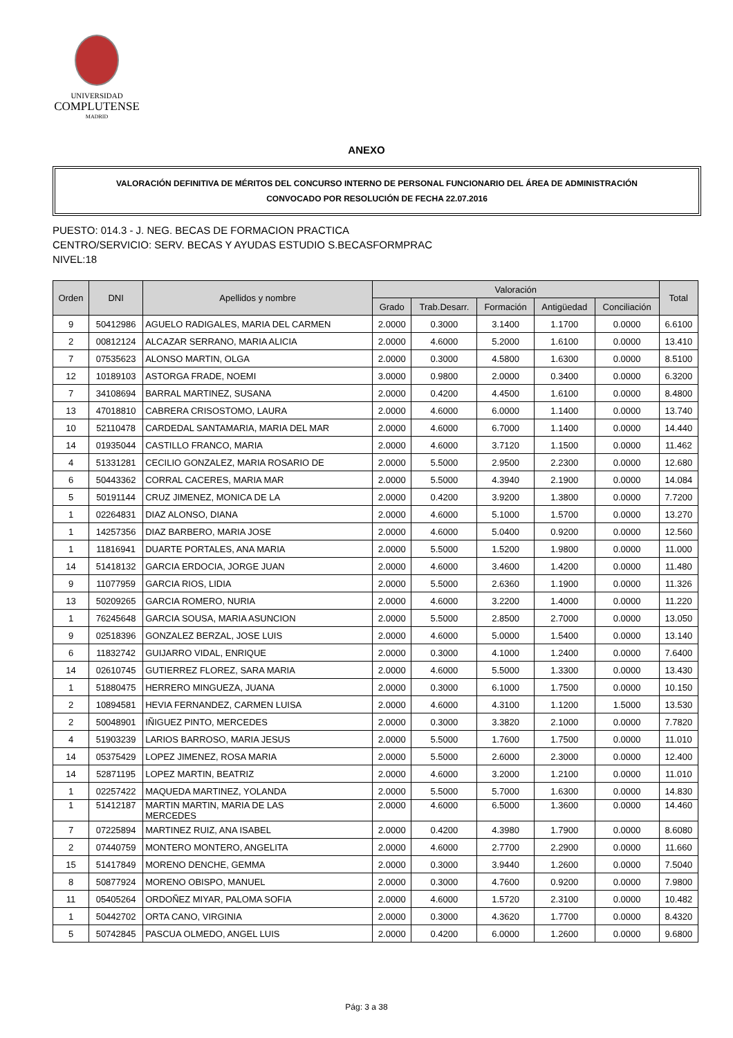UNIVERSIDAD
COMPLUTENSE
MADRID
ANEXO
VALORACIÓN DEFINITIVA DE MÉRITOS DEL CONCURSO INTERNO DE PERSONAL FUNCIONARIO DEL ÁREA DE ADMINISTRACIÓN
CONVOCADO POR RESOLUCIÓN DE FECHA 22.07.2016
PUESTO: 014.3 - J. NEG. BECAS DE FORMACION PRACTICA
CENTRO/SERVICIO: SERV. BECAS Y AYUDAS ESTUDIO S.BECASFORMPRAC
NIVEL:18
| Orden | DNI | Apellidos y nombre | Valoración | | | | | Total |
| --- | --- | --- | --- | --- | --- | --- | --- | --- |
| | | | Grado | Trab.Desarr. | Formación | Antigüedad | Conciliación | |
| 9 | 50412986 | AGUELO RADIGALES, MARIA DEL CARMEN | 2.0000 | 0.3000 | 3.1400 | 1.1700 | 0.0000 | 6.6100 |
| 2 | 00812124 | ALCAZAR SERRANO, MARIA ALICIA | 2.0000 | 4.6000 | 5.2000 | 1.6100 | 0.0000 | 13.410 |
| 7 | 07535623 | ALONSO MARTIN, OLGA | 2.0000 | 0.3000 | 4.5800 | 1.6300 | 0.0000 | 8.5100 |
| 12 | 10189103 | ASTORGA FRADE, NOEMI | 3.0000 | 0.9800 | 2.0000 | 0.3400 | 0.0000 | 6.3200 |
| 7 | 34108694 | BARRAL MARTINEZ, SUSANA | 2.0000 | 0.4200 | 4.4500 | 1.6100 | 0.0000 | 8.4800 |
| 13 | 47018810 | CABRERA CRISOSTOMO, LAURA | 2.0000 | 4.6000 | 6.0000 | 1.1400 | 0.0000 | 13.740 |
| 10 | 52110478 | CARDEDAL SANTAMARIA, MARIA DEL MAR | 2.0000 | 4.6000 | 6.7000 | 1.1400 | 0.0000 | 14.440 |
| 14 | 01935044 | CASTILLO FRANCO, MARIA | 2.0000 | 4.6000 | 3.7120 | 1.1500 | 0.0000 | 11.462 |
| 4 | 51331281 | CECILIO GONZALEZ, MARIA ROSARIO DE | 2.0000 | 5.5000 | 2.9500 | 2.2300 | 0.0000 | 12.680 |
| 6 | 50443362 | CORRAL CACERES, MARIA MAR | 2.0000 | 5.5000 | 4.3940 | 2.1900 | 0.0000 | 14.084 |
| 5 | 50191144 | CRUZ JIMENEZ, MONICA DE LA | 2.0000 | 0.4200 | 3.9200 | 1.3800 | 0.0000 | 7.7200 |
| 1 | 02264831 | DIAZ ALONSO, DIANA | 2.0000 | 4.6000 | 5.1000 | 1.5700 | 0.0000 | 13.270 |
| 1 | 14257356 | DIAZ BARBERO, MARIA JOSE | 2.0000 | 4.6000 | 5.0400 | 0.9200 | 0.0000 | 12.560 |
| 1 | 11816941 | DUARTE PORTALES, ANA MARIA | 2.0000 | 5.5000 | 1.5200 | 1.9800 | 0.0000 | 11.000 |
| 14 | 51418132 | GARCIA ERDOCIA, JORGE JUAN | 2.0000 | 4.6000 | 3.4600 | 1.4200 | 0.0000 | 11.480 |
| 9 | 11077959 | GARCIA RIOS, LIDIA | 2.0000 | 5.5000 | 2.6360 | 1.1900 | 0.0000 | 11.326 |
| 13 | 50209265 | GARCIA ROMERO, NURIA | 2.0000 | 4.6000 | 3.2200 | 1.4000 | 0.0000 | 11.220 |
| 1 | 76245648 | GARCIA SOUSA, MARIA ASUNCION | 2.0000 | 5.5000 | 2.8500 | 2.7000 | 0.0000 | 13.050 |
| 9 | 02518396 | GONZALEZ BERZAL, JOSE LUIS | 2.0000 | 4.6000 | 5.0000 | 1.5400 | 0.0000 | 13.140 |
| 6 | 11832742 | GUIJARRO VIDAL, ENRIQUE | 2.0000 | 0.3000 | 4.1000 | 1.2400 | 0.0000 | 7.6400 |
| 14 | 02610745 | GUTIERREZ FLOREZ, SARA MARIA | 2.0000 | 4.6000 | 5.5000 | 1.3300 | 0.0000 | 13.430 |
| 1 | 51880475 | HERRERO MINGUEZA, JUANA | 2.0000 | 0.3000 | 6.1000 | 1.7500 | 0.0000 | 10.150 |
| 2 | 10894581 | HEVIA FERNANDEZ, CARMEN LUISA | 2.0000 | 4.6000 | 4.3100 | 1.1200 | 1.5000 | 13.530 |
| 2 | 50048901 | IÑIGUEZ PINTO, MERCEDES | 2.0000 | 0.3000 | 3.3820 | 2.1000 | 0.0000 | 7.7820 |
| 4 | 51903239 | LARIOS BARROSO, MARIA JESUS | 2.0000 | 5.5000 | 1.7600 | 1.7500 | 0.0000 | 11.010 |
| 14 | 05375429 | LOPEZ JIMENEZ, ROSA MARIA | 2.0000 | 5.5000 | 2.6000 | 2.3000 | 0.0000 | 12.400 |
| 14 | 52871195 | LOPEZ MARTIN, BEATRIZ | 2.0000 | 4.6000 | 3.2000 | 1.2100 | 0.0000 | 11.010 |
| 1 | 02257422 | MAQUEDA MARTINEZ, YOLANDA | 2.0000 | 5.5000 | 5.7000 | 1.6300 | 0.0000 | 14.830 |
| 1 | 51412187 | MARTIN MARTIN, MARIA DE LAS MERCEDES | 2.0000 | 4.6000 | 6.5000 | 1.3600 | 0.0000 | 14.460 |
| 7 | 07225894 | MARTINEZ RUIZ, ANA ISABEL | 2.0000 | 0.4200 | 4.3980 | 1.7900 | 0.0000 | 8.6080 |
| 2 | 07440759 | MONTERO MONTERO, ANGELITA | 2.0000 | 4.6000 | 2.7700 | 2.2900 | 0.0000 | 11.660 |
| 15 | 51417849 | MORENO DENCHE, GEMMA | 2.0000 | 0.3000 | 3.9440 | 1.2600 | 0.0000 | 7.5040 |
| 8 | 50877924 | MORENO OBISPO, MANUEL | 2.0000 | 0.3000 | 4.7600 | 0.9200 | 0.0000 | 7.9800 |
| 11 | 05405264 | ORDOÑEZ MIYAR, PALOMA SOFIA | 2.0000 | 4.6000 | 1.5720 | 2.3100 | 0.0000 | 10.482 |
| 1 | 50442702 | ORTA CANO, VIRGINIA | 2.0000 | 0.3000 | 4.3620 | 1.7700 | 0.0000 | 8.4320 |
| 5 | 50742845 | PASCUA OLMEDO, ANGEL LUIS | 2.0000 | 0.4200 | 6.0000 | 1.2600 | 0.0000 | 9.6800 |
Pág: 3 a 38